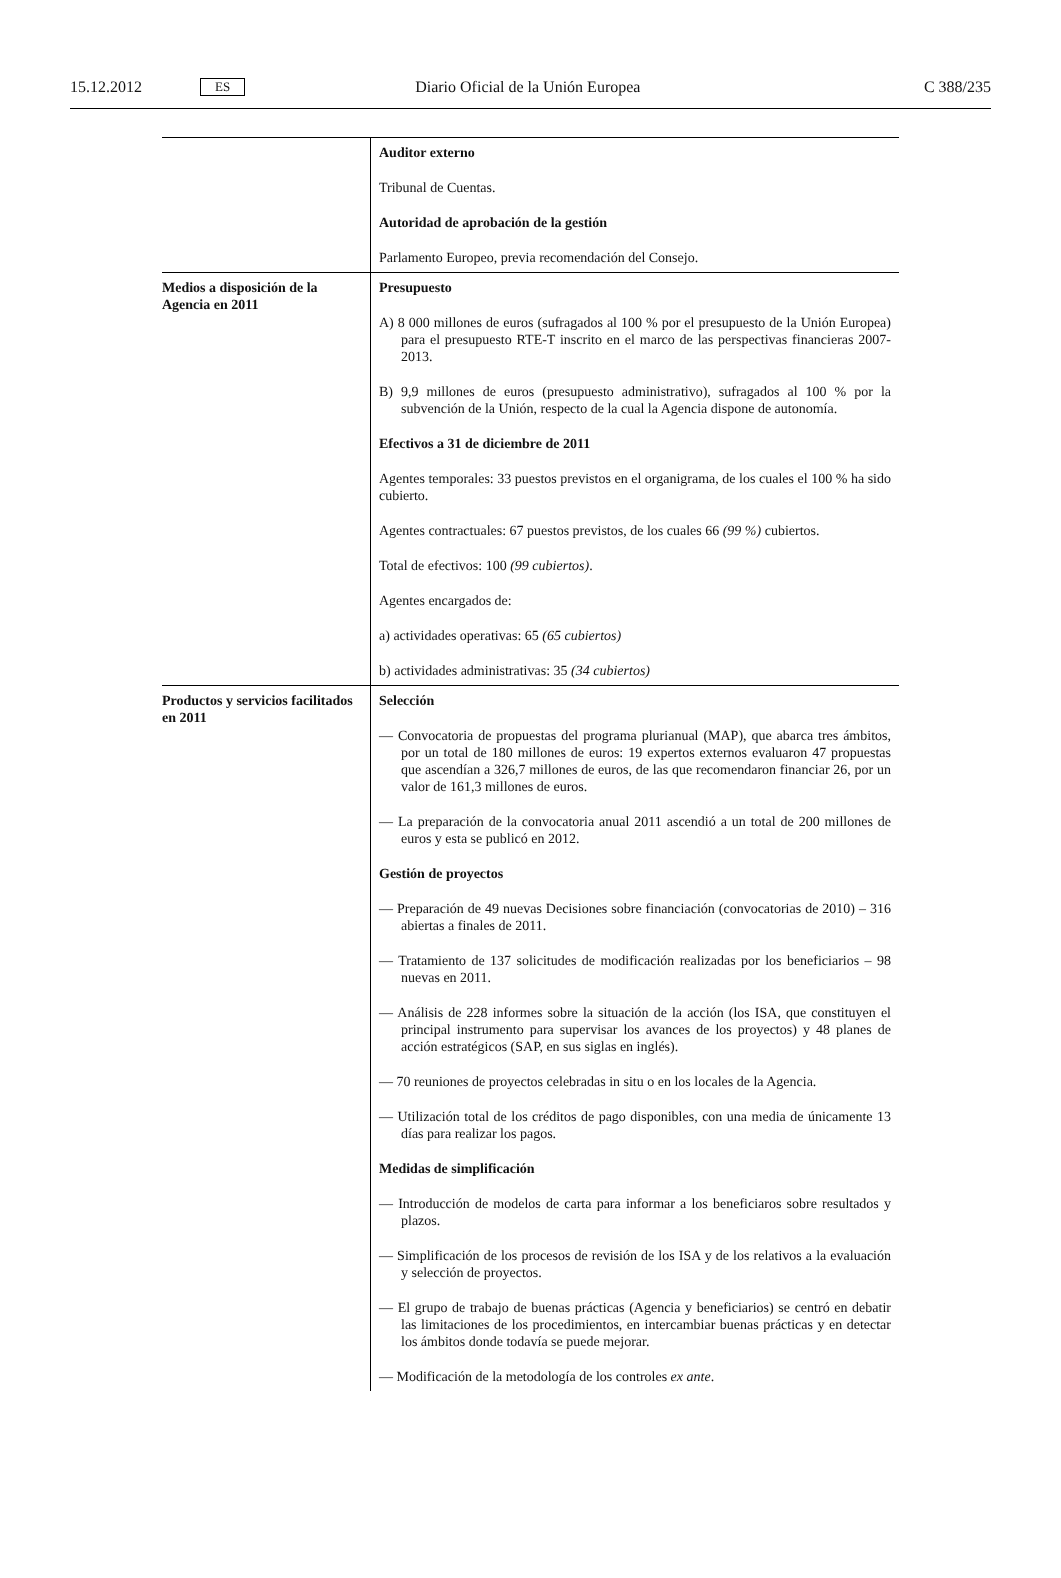15.12.2012 ES Diario Oficial de la Unión Europea C 388/235
| | Auditor externo Tribunal de Cuentas. Autoridad de aprobación de la gestión Parlamento Europeo, previa recomendación del Consejo. |
| Medios a disposición de la Agencia en 2011 | Presupuesto A) 8 000 millones de euros (sufragados al 100 % por el presupuesto de la Unión Europea) para el presupuesto RTE-T inscrito en el marco de las perspectivas financieras 2007-2013. B) 9,9 millones de euros (presupuesto administrativo), sufragados al 100 % por la subvención de la Unión, respecto de la cual la Agencia dispone de autonomía. Efectivos a 31 de diciembre de 2011 Agentes temporales: 33 puestos previstos en el organigrama, de los cuales el 100 % ha sido cubierto. Agentes contractuales: 67 puestos previstos, de los cuales 66 (99 %) cubiertos. Total de efectivos: 100 (99 cubiertos) . Agentes encargados de: a) actividades operativas: 65 (65 cubiertos) b) actividades administrativas: 35 (34 cubiertos) |
| Productos y servicios facilitados en 2011 | Selección — Convocatoria de propuestas del programa plurianual (MAP), que abarca tres ámbitos, por un total de 180 millones de euros: 19 expertos externos evaluaron 47 propuestas que ascendían a 326,7 millones de euros, de las que recomendaron financiar 26, por un valor de 161,3 millones de euros. — La preparación de la convocatoria anual 2011 ascendió a un total de 200 millones de euros y esta se publicó en 2012. Gestión de proyectos — Preparación de 49 nuevas Decisiones sobre financiación (convocatorias de 2010) – 316 abiertas a finales de 2011. — Tratamiento de 137 solicitudes de modificación realizadas por los beneficiarios – 98 nuevas en 2011. — Análisis de 228 informes sobre la situación de la acción (los ISA, que constituyen el principal instrumento para supervisar los avances de los proyectos) y 48 planes de acción estratégicos (SAP, en sus siglas en inglés). — 70 reuniones de proyectos celebradas in situ o en los locales de la Agencia. — Utilización total de los créditos de pago disponibles, con una media de únicamente 13 días para realizar los pagos. Medidas de simplificación — Introducción de modelos de carta para informar a los beneficiaros sobre resultados y plazos. — Simplificación de los procesos de revisión de los ISA y de los relativos a la evaluación y selección de proyectos. — El grupo de trabajo de buenas prácticas (Agencia y beneficiarios) se centró en debatir las limitaciones de los procedimientos, en intercambiar buenas prácticas y en detectar los ámbitos donde todavía se puede mejorar. — Modificación de la metodología de los controles ex ante . |